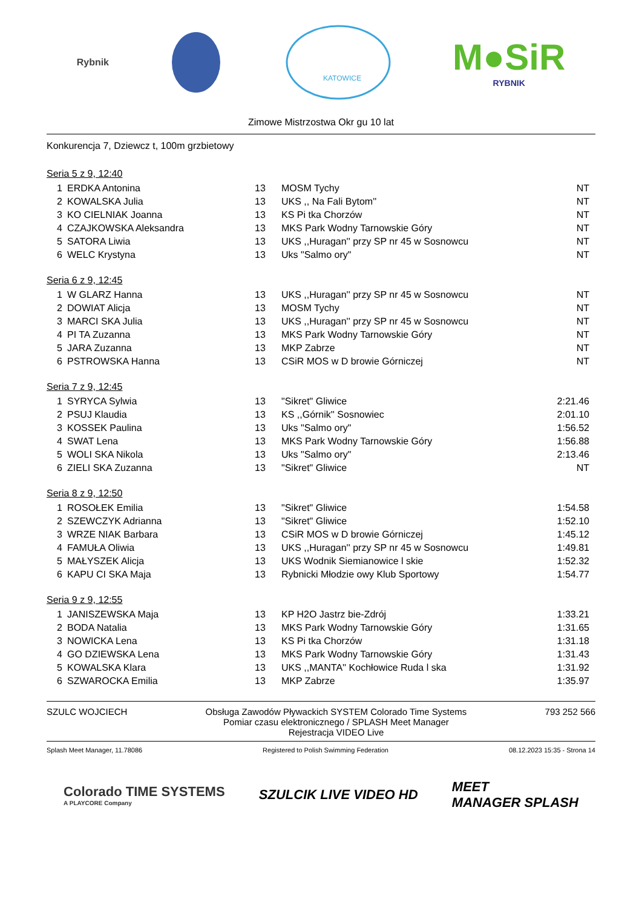Rybnik
KATOWICE
M●SiR
RYBNIK
Zimowe Mistrzostwa Okr gu 10 lat
Konkurencja 7, Dziewcz t, 100m grzbietowy
Seria 5 z 9, 12:40
| 1 | ERDKA Antonina | 13 | MOSM Tychy | NT |
| 2 | KOWALSKA Julia | 13 | UKS ,, Na Fali Bytom'' | NT |
| 3 | KO CIELNIAK Joanna | 13 | KS Pi tka Chorzów | NT |
| 4 | CZAJKOWSKA Aleksandra | 13 | MKS Park Wodny Tarnowskie Góry | NT |
| 5 | SATORA Liwia | 13 | UKS ,,Huragan'' przy SP nr 45 w Sosnowcu | NT |
| 6 | WELC Krystyna | 13 | Uks "Salmo ory" | NT |
Seria 6 z 9, 12:45
| 1 | W GLARZ Hanna | 13 | UKS ,,Huragan'' przy SP nr 45 w Sosnowcu | NT |
| 2 | DOWIAT Alicja | 13 | MOSM Tychy | NT |
| 3 | MARCI SKA Julia | 13 | UKS ,,Huragan'' przy SP nr 45 w Sosnowcu | NT |
| 4 | PI TA Zuzanna | 13 | MKS Park Wodny Tarnowskie Góry | NT |
| 5 | JARA Zuzanna | 13 | MKP Zabrze | NT |
| 6 | PSTROWSKA Hanna | 13 | CSiR MOS w D browie Górniczej | NT |
Seria 7 z 9, 12:45
| 1 | SYRYCA Sylwia | 13 | "Sikret" Gliwice | 2:21.46 |
| 2 | PSUJ Klaudia | 13 | KS ,,Górnik'' Sosnowiec | 2:01.10 |
| 3 | KOSSEK Paulina | 13 | Uks "Salmo ory" | 1:56.52 |
| 4 | SWAT Lena | 13 | MKS Park Wodny Tarnowskie Góry | 1:56.88 |
| 5 | WOLI SKA Nikola | 13 | Uks "Salmo ory" | 2:13.46 |
| 6 | ZIELI SKA Zuzanna | 13 | "Sikret" Gliwice | NT |
Seria 8 z 9, 12:50
| 1 | ROSOŁEK Emilia | 13 | "Sikret" Gliwice | 1:54.58 |
| 2 | SZEWCZYK Adrianna | 13 | "Sikret" Gliwice | 1:52.10 |
| 3 | WRZE NIAK Barbara | 13 | CSiR MOS w D browie Górniczej | 1:45.12 |
| 4 | FAMUŁA Oliwia | 13 | UKS ,,Huragan'' przy SP nr 45 w Sosnowcu | 1:49.81 |
| 5 | MAŁYSZEK Alicja | 13 | UKS Wodnik Siemianowice l skie | 1:52.32 |
| 6 | KAPU CI SKA Maja | 13 | Rybnicki Młodzie owy Klub Sportowy | 1:54.77 |
Seria 9 z 9, 12:55
| 1 | JANISZEWSKA Maja | 13 | KP H2O Jastrz bie-Zdrój | 1:33.21 |
| 2 | BODA Natalia | 13 | MKS Park Wodny Tarnowskie Góry | 1:31.65 |
| 3 | NOWICKA Lena | 13 | KS Pi tka Chorzów | 1:31.18 |
| 4 | GO DZIEWSKA Lena | 13 | MKS Park Wodny Tarnowskie Góry | 1:31.43 |
| 5 | KOWALSKA Klara | 13 | UKS ,,MANTA'' Kochłowice Ruda l ska | 1:31.92 |
| 6 | SZWAROCKA Emilia | 13 | MKP Zabrze | 1:35.97 |
SZULC WOJCIECH Obsługa Zawodów Pływackich SYSTEM Colorado Time Systems
Pomiar czasu elektronicznego / SPLASH Meet Manager
Rejestracja VIDEO Live
793 252 566
Splash Meet Manager, 11.78086 Registered to Polish Swimming Federation 08.12.2023 15:35 - Strona 14
Colorado TIME SYSTEMS
A PLAYCORE Company
SZULCIK LIVE VIDEO HD
MEET
MANAGER SPLASH